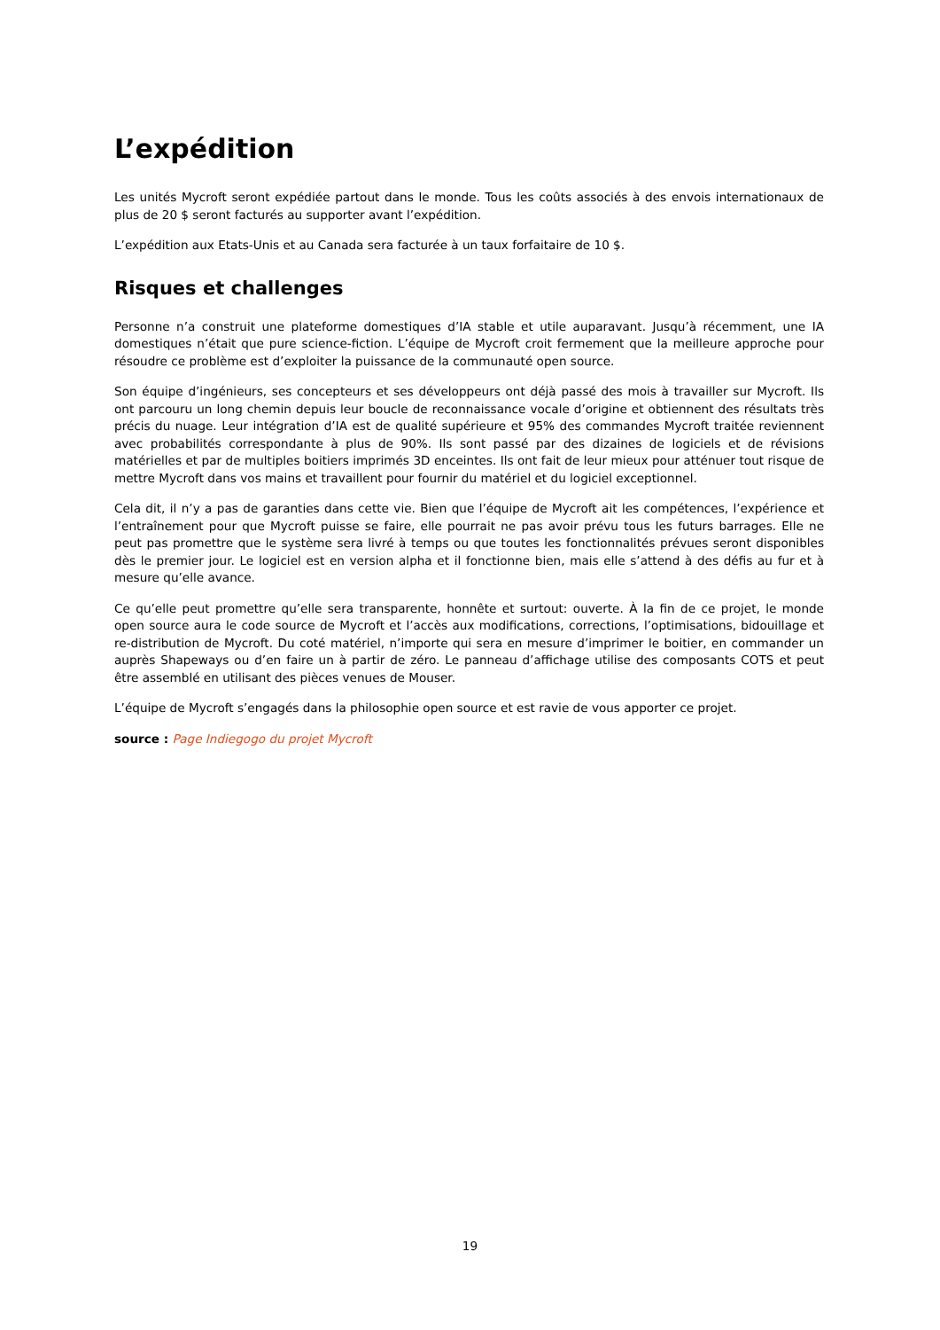L’expédition
Les unités Mycroft seront expédiée partout dans le monde. Tous les coûts associés à des envois internationaux de plus de 20 $ seront facturés au supporter avant l’expédition.
L’expédition aux Etats-Unis et au Canada sera facturée à un taux forfaitaire de 10 $.
Risques et challenges
Personne n’a construit une plateforme domestiques d’IA stable et utile auparavant. Jusqu’à récemment, une IA domestiques n’était que pure science-fiction. L’équipe de Mycroft croit fermement que la meilleure approche pour résoudre ce problème est d’exploiter la puissance de la communauté open source.
Son équipe d’ingénieurs, ses concepteurs et ses développeurs ont déjà passé des mois à travailler sur Mycroft. Ils ont parcouru un long chemin depuis leur boucle de reconnaissance vocale d’origine et obtiennent des résultats très précis du nuage. Leur intégration d’IA est de qualité supérieure et 95% des commandes Mycroft traitée reviennent avec probabilités correspondante à plus de 90%. Ils sont passé par des dizaines de logiciels et de révisions matérielles et par de multiples boitiers imprimés 3D enceintes. Ils ont fait de leur mieux pour atténuer tout risque de mettre Mycroft dans vos mains et travaillent pour fournir du matériel et du logiciel exceptionnel.
Cela dit, il n’y a pas de garanties dans cette vie. Bien que l’équipe de Mycroft ait les compétences, l’expérience et l’entraînement pour que Mycroft puisse se faire, elle pourrait ne pas avoir prévu tous les futurs barrages. Elle ne peut pas promettre que le système sera livré à temps ou que toutes les fonctionnalités prévues seront disponibles dès le premier jour. Le logiciel est en version alpha et il fonctionne bien, mais elle s’attend à des défis au fur et à mesure qu’elle avance.
Ce qu’elle peut promettre qu’elle sera transparente, honnête et surtout: ouverte. À la fin de ce projet, le monde open source aura le code source de Mycroft et l’accès aux modifications, corrections, l’optimisations, bidouillage et re-distribution de Mycroft. Du coté matériel, n’importe qui sera en mesure d’imprimer le boitier, en commander un auprès Shapeways ou d’en faire un à partir de zéro. Le panneau d’affichage utilise des composants COTS et peut être assemblé en utilisant des pièces venues de Mouser.
L’équipe de Mycroft s’engagés dans la philosophie open source et est ravie de vous apporter ce projet.
source : Page Indiegogo du projet Mycroft
19